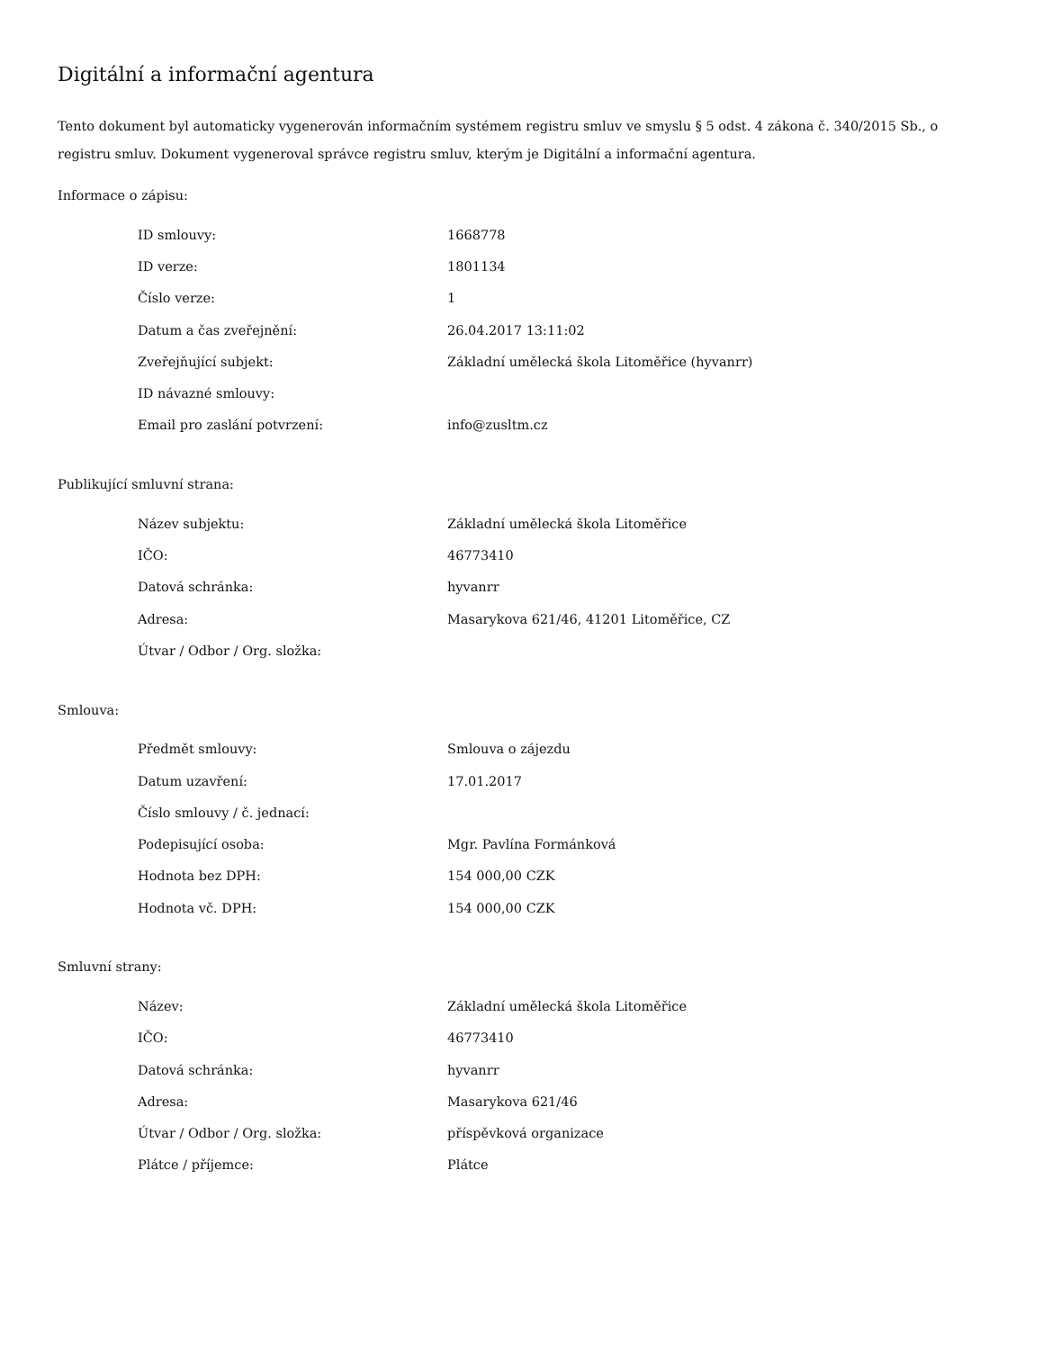Digitální a informační agentura
Tento dokument byl automaticky vygenerován informačním systémem registru smluv ve smyslu § 5 odst. 4 zákona č. 340/2015 Sb., o registru smluv. Dokument vygeneroval správce registru smluv, kterým je Digitální a informační agentura.
Informace o zápisu:
| ID smlouvy: | 1668778 |
| ID verze: | 1801134 |
| Číslo verze: | 1 |
| Datum a čas zveřejnění: | 26.04.2017 13:11:02 |
| Zveřejňující subjekt: | Základní umělecká škola Litoměřice (hyvanrr) |
| ID návazné smlouvy: | |
| Email pro zaslání potvrzení: | info@zusltm.cz |
Publikující smluvní strana:
| Název subjektu: | Základní umělecká škola Litoměřice |
| IČO: | 46773410 |
| Datová schránka: | hyvanrr |
| Adresa: | Masarykova 621/46, 41201 Litoměřice, CZ |
| Útvar / Odbor / Org. složka: | |
Smlouva:
| Předmět smlouvy: | Smlouva o zájezdu |
| Datum uzavření: | 17.01.2017 |
| Číslo smlouvy / č. jednací: | |
| Podepisující osoba: | Mgr. Pavlína Formánková |
| Hodnota bez DPH: | 154 000,00 CZK |
| Hodnota vč. DPH: | 154 000,00 CZK |
Smluvní strany:
| Název: | Základní umělecká škola Litoměřice |
| IČO: | 46773410 |
| Datová schránka: | hyvanrr |
| Adresa: | Masarykova 621/46 |
| Útvar / Odbor / Org. složka: | příspěvková organizace |
| Plátce / příjemce: | Plátce |